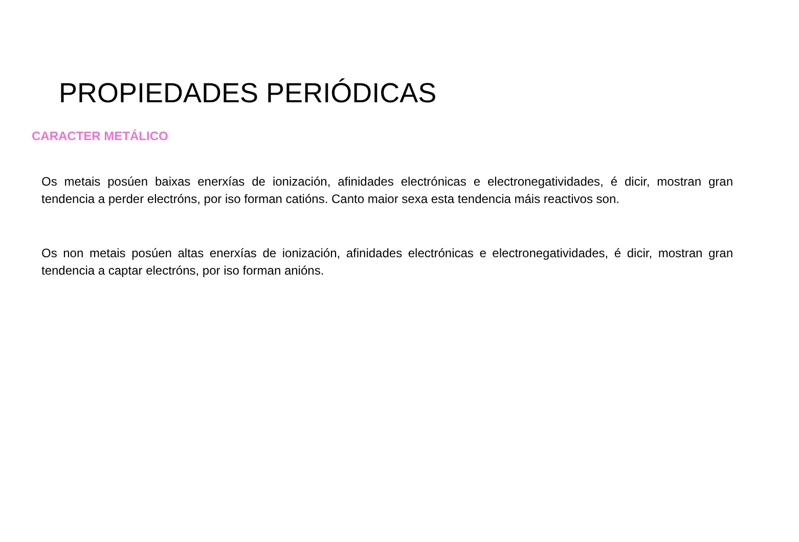PROPIEDADES PERIÓDICAS
CARACTER METÁLICO
Os metais posúen baixas enerxías de ionización, afinidades electrónicas e electronegatividades, é dicir, mostran gran tendencia a perder electróns, por iso forman catións. Canto maior sexa esta tendencia máis reactivos son.
Os non metais posúen altas enerxías de ionización, afinidades electrónicas e electronegatividades, é dicir, mostran gran tendencia a captar electróns, por iso forman anións.